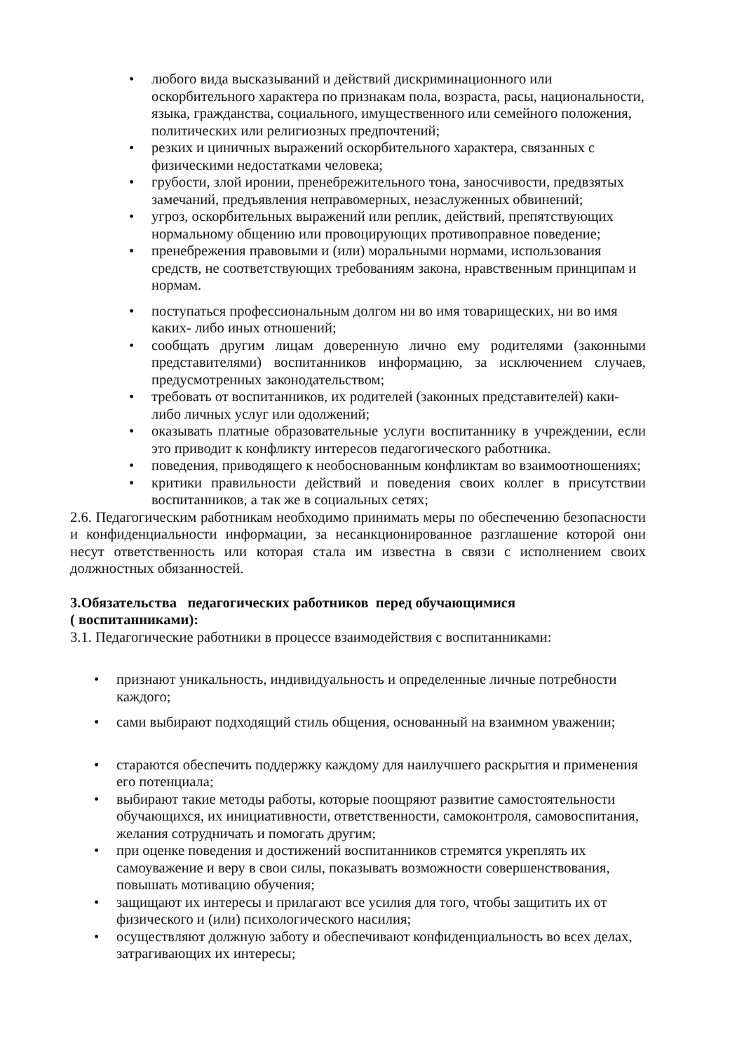• любого вида высказываний и действий дискриминационного или оскорбительного характера по признакам пола, возраста, расы, национальности, языка, гражданства, социального, имущественного или семейного положения, политических или религиозных предпочтений;
• резких и циничных выражений оскорбительного характера, связанных с физическими недостатками человека;
• грубости, злой иронии, пренебрежительного тона, заносчивости, предвзятых замечаний, предъявления неправомерных, незаслуженных обвинений;
• угроз, оскорбительных выражений или реплик, действий, препятствующих нормальному общению или провоцирующих противоправное поведение;
• пренебрежения правовыми и (или) моральными нормами, использования средств, не соответствующих требованиям закона, нравственным принципам и нормам.
• поступаться профессиональным долгом ни во имя товарищеских, ни во имя каких- либо иных отношений;
• сообщать другим лицам доверенную лично ему родителями (законными представителями) воспитанников информацию, за исключением случаев, предусмотренных законодательством;
• требовать от воспитанников, их родителей (законных представителей) каки-либо личных услуг или одолжений;
• оказывать платные образовательные услуги воспитаннику в учреждении, если это приводит к конфликту интересов педагогического работника.
• поведения, приводящего к необоснованным конфликтам во взаимоотношениях;
• критики правильности действий и поведения своих коллег в присутствии воспитанников, а так же в социальных сетях;
2.6. Педагогическим работникам необходимо принимать меры по обеспечению безопасности и конфиденциальности информации, за несанкционированное разглашение которой они несут ответственность или которая стала им известна в связи с исполнением своих должностных обязанностей.
3.Обязательства педагогических работников перед обучающимися
( воспитанниками):
3.1. Педагогические работники в процессе взаимодействия с воспитанниками:
• признают уникальность, индивидуальность и определенные личные потребности каждого;
• сами выбирают подходящий стиль общения, основанный на взаимном уважении;
• стараются обеспечить поддержку каждому для наилучшего раскрытия и применения его потенциала;
• выбирают такие методы работы, которые поощряют развитие самостоятельности обучающихся, их инициативности, ответственности, самоконтроля, самовоспитания, желания сотрудничать и помогать другим;
• при оценке поведения и достижений воспитанников стремятся укреплять их самоуважение и веру в свои силы, показывать возможности совершенствования, повышать мотивацию обучения;
• защищают их интересы и прилагают все усилия для того, чтобы защитить их от физического и (или) психологического насилия;
• осуществляют должную заботу и обеспечивают конфиденциальность во всех делах, затрагивающих их интересы;